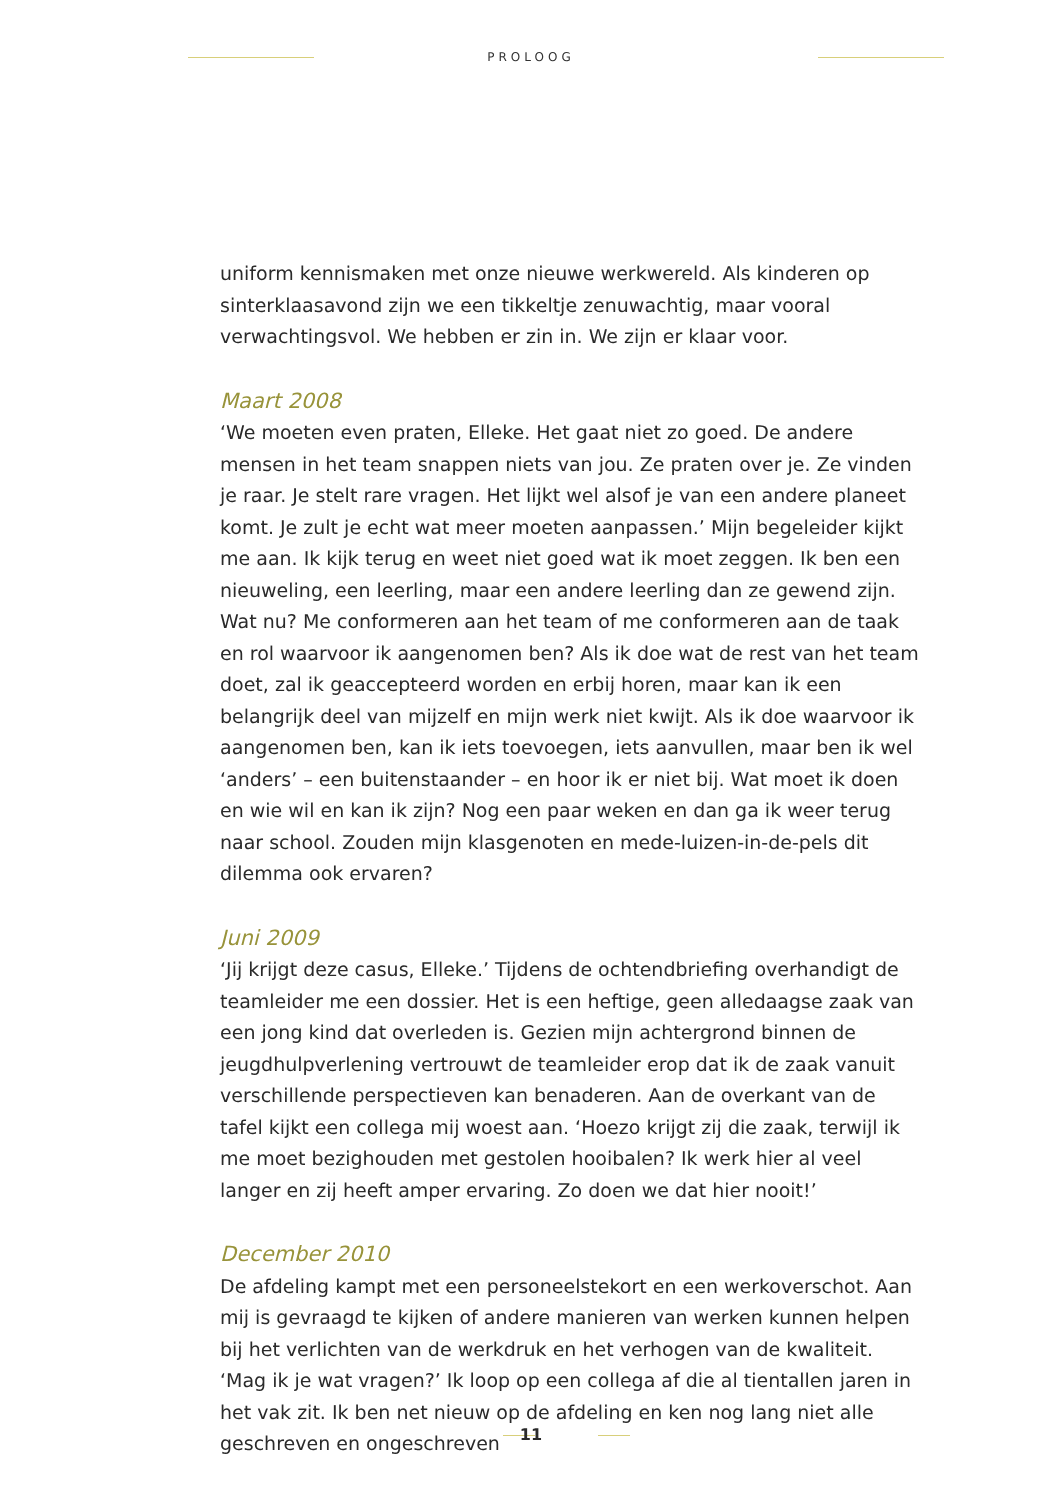PROLOOG
uniform kennismaken met onze nieuwe werkwereld. Als kinderen op sinter­klaasavond zijn we een tikkeltje zenuwachtig, maar vooral verwachtingsvol. We hebben er zin in. We zijn er klaar voor.
Maart 2008
‘We moeten even praten, Elleke. Het gaat niet zo goed. De andere mensen in het team snappen niets van jou. Ze praten over je. Ze vinden je raar. Je stelt rare vragen. Het lijkt wel alsof je van een andere planeet komt. Je zult je echt wat meer moeten aanpassen.’ Mijn begeleider kijkt me aan. Ik kijk terug en weet niet goed wat ik moet zeggen. Ik ben een nieuweling, een leerling, maar een andere leerling dan ze gewend zijn. Wat nu? Me conformeren aan het team of me conformeren aan de taak en rol waarvoor ik aangenomen ben? Als ik doe wat de rest van het team doet, zal ik geaccepteerd worden en erbij horen, maar kan ik een belangrijk deel van mijzelf en mijn werk niet kwijt. Als ik doe waar­voor ik aangenomen ben, kan ik iets toevoegen, iets aanvullen, maar ben ik wel ‘anders’ – een buitenstaander – en hoor ik er niet bij. Wat moet ik doen en wie wil en kan ik zijn? Nog een paar weken en dan ga ik weer terug naar school. Zouden mijn klasgenoten en mede-luizen-in-de-pels dit dilemma ook ervaren?
Juni 2009
‘Jij krijgt deze casus, Elleke.’ Tijdens de ochtendbriefing overhandigt de team­leider me een dossier. Het is een heftige, geen alledaagse zaak van een jong kind dat overleden is. Gezien mijn achtergrond binnen de jeugdhulpverlening vertrouwt de teamleider erop dat ik de zaak vanuit verschillende perspectieven kan benaderen. Aan de overkant van de tafel kijkt een collega mij woest aan. ‘Hoezo krijgt zij die zaak, terwijl ik me moet bezighouden met gestolen hooi­balen? Ik werk hier al veel langer en zij heeft amper ervaring. Zo doen we dat hier nooit!’
December 2010
De afdeling kampt met een personeelstekort en een werkoverschot. Aan mij is gevraagd te kijken of andere manieren van werken kunnen helpen bij het verlichten van de werkdruk en het verhogen van de kwaliteit. ‘Mag ik je wat vragen?’ Ik loop op een collega af die al tientallen jaren in het vak zit. Ik ben net nieuw op de afdeling en ken nog lang niet alle geschreven en ongeschreven
11